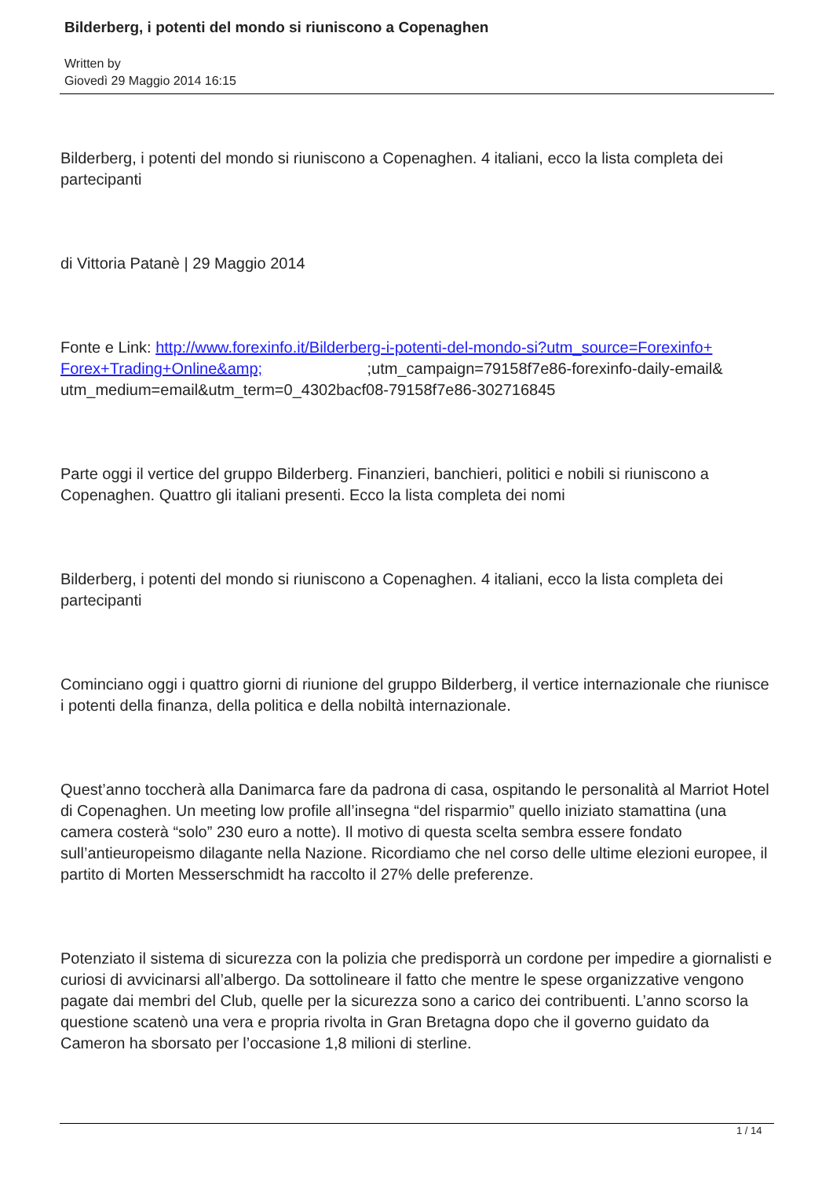Bilderberg, i potenti del mondo si riuniscono a Copenaghen
Written by
Giovedì 29 Maggio 2014 16:15
Bilderberg, i potenti del mondo si riuniscono a Copenaghen. 4 italiani, ecco la lista completa dei partecipanti
di Vittoria Patanè | 29 Maggio 2014
Fonte e Link: http://www.forexinfo.it/Bilderberg-i-potenti-del-mondo-si?utm_source=Forexinfo+ Forex+Trading+Online&amp; ;utm_campaign=79158f7e86-forexinfo-daily-email& utm_medium=email&utm_term=0_4302bacf08-79158f7e86-302716845
Parte oggi il vertice del gruppo Bilderberg. Finanzieri, banchieri, politici e nobili si riuniscono a Copenaghen. Quattro gli italiani presenti. Ecco la lista completa dei nomi
Bilderberg, i potenti del mondo si riuniscono a Copenaghen. 4 italiani, ecco la lista completa dei partecipanti
Cominciano oggi i quattro giorni di riunione del gruppo Bilderberg, il vertice internazionale che riunisce i potenti della finanza, della politica e della nobiltà internazionale.
Quest’anno toccherà alla Danimarca fare da padrona di casa, ospitando le personalità al Marriot Hotel di Copenaghen. Un meeting low profile all’insegna “del risparmio” quello iniziato stamattina (una camera costerà “solo” 230 euro a notte). Il motivo di questa scelta sembra essere fondato sull’antieuropeismo dilagante nella Nazione. Ricordiamo che nel corso delle ultime elezioni europee, il partito di Morten Messerschmidt ha raccolto il 27% delle preferenze.
Potenziato il sistema di sicurezza con la polizia che predisporrà un cordone per impedire a giornalisti e curiosi di avvicinarsi all’albergo. Da sottolineare il fatto che mentre le spese organizzative vengono pagate dai membri del Club, quelle per la sicurezza sono a carico dei contribuenti. L’anno scorso la questione scatenò una vera e propria rivolta in Gran Bretagna dopo che il governo guidato da Cameron ha sborsato per l’occasione 1,8 milioni di sterline.
1 / 14